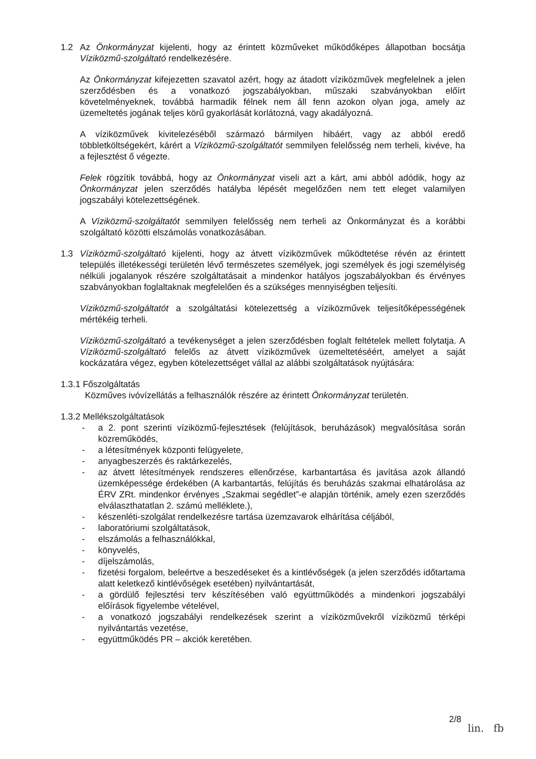1.2 Az Önkormányzat kijelenti, hogy az érintett közműveket működőképes állapotban bocsátja Víziközmű-szolgáltató rendelkezésére.
Az Önkormányzat kifejezetten szavatol azért, hogy az átadott víziközművek megfelelnek a jelen szerződésben és a vonatkozó jogszabályokban, műszaki szabványokban előírt követelményeknek, továbbá harmadik félnek nem áll fenn azokon olyan joga, amely az üzemeltetés jogának teljes körű gyakorlását korlátozná, vagy akadályozná.
A víziközművek kivitelezéséből származó bármilyen hibáért, vagy az abból eredő többletköltségekért, kárért a Víziközmű-szolgáltatót semmilyen felelősség nem terheli, kivéve, ha a fejlesztést ő végezte.
Felek rögzítik továbbá, hogy az Önkormányzat viseli azt a kárt, ami abból adódik, hogy az Önkormányzat jelen szerződés hatályba lépését megelőzően nem tett eleget valamilyen jogszabályi kötelezettségének.
A Víziközmű-szolgáltatót semmilyen felelősség nem terheli az Önkormányzat és a korábbi szolgáltató közötti elszámolás vonatkozásában.
1.3 Víziközmű-szolgáltató kijelenti, hogy az átvett víziközművek működtetése révén az érintett település illetékességi területén lévő természetes személyek, jogi személyek és jogi személyiség nélküli jogalanyok részére szolgáltatásait a mindenkor hatályos jogszabályokban és érvényes szabványokban foglaltaknak megfelelően és a szükséges mennyiségben teljesíti.
Víziközmű-szolgáltatót a szolgáltatási kötelezettség a víziközművek teljesítőképességének mértékéig terheli.
Víziközmű-szolgáltató a tevékenységet a jelen szerződésben foglalt feltételek mellett folytatja. A Víziközmű-szolgáltató felelős az átvett víziközművek üzemeltetéséért, amelyet a saját kockázatára végez, egyben kötelezettséget vállal az alábbi szolgáltatások nyújtására:
1.3.1 Főszolgáltatás
Közműves ivóvízellátás a felhasználók részére az érintett Önkormányzat területén.
1.3.2 Mellékszolgáltatások
- a 2. pont szerinti víziközmű-fejlesztések (felújítások, beruházások) megvalósítása során közreműködés,
- a létesítmények központi felügyelete,
- anyagbeszerzés és raktárkezelés,
- az átvett létesítmények rendszeres ellenőrzése, karbantartása és javítása azok állandó üzemképessége érdekében (A karbantartás, felújítás és beruházás szakmai elhatárolása az ÉRV ZRt. mindenkor érvényes „Szakmai segédlet”-e alapján történik, amely ezen szerződés elválaszthatatlan 2. számú melléklete.),
- készenléti-szolgálat rendelkezésre tartása üzemzavarok elhárítása céljából,
- laboratóriumi szolgáltatások,
- elszámolás a felhasználókkal,
- könyvelés,
- díjelszámolás,
- fizetési forgalom, beleértve a beszedéseket és a kintlévőségek (a jelen szerződés időtartama alatt keletkező kintlévőségek esetében) nyilvántartását,
- a gördülő fejlesztési terv készítésében való együttműködés a mindenkori jogszabályi előírások figyelembe vételével,
- a vonatkozó jogszabályi rendelkezések szerint a víziközművekről víziközmű térképi nyilvántartás vezetése,
- együttműködés PR – akciók keretében.
2/8
lin. fb